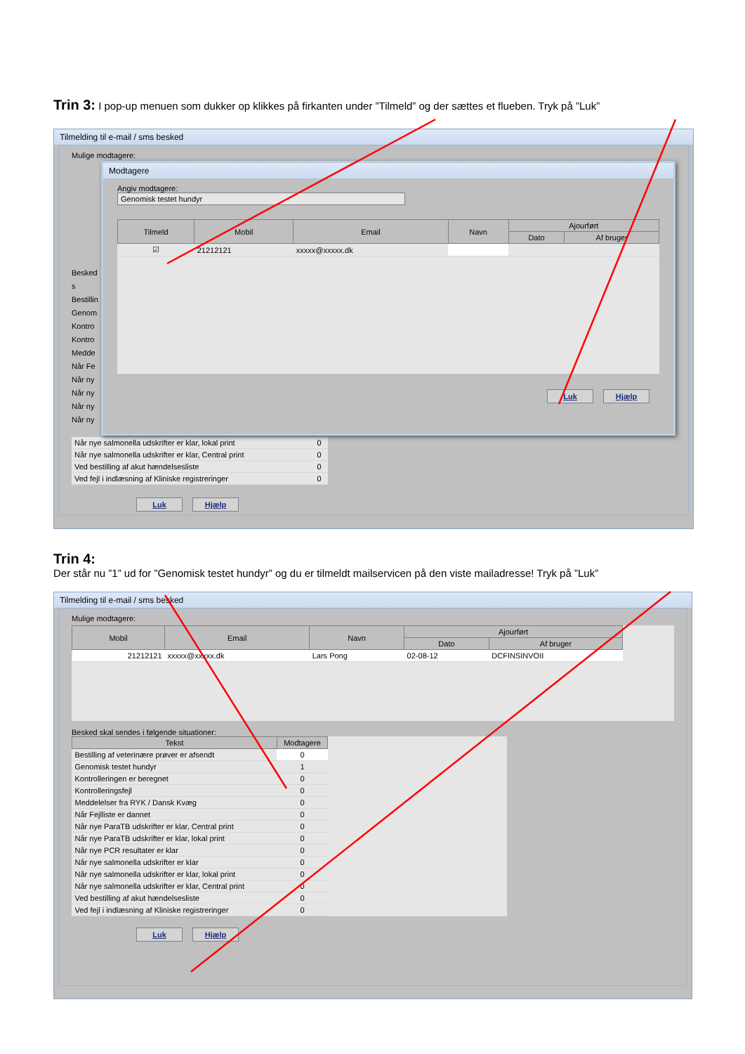Trin 3: I pop-up menuen som dukker op klikkes på firkanten under ”Tilmeld” og der sættes et flueben. Tryk på ”Luk”
Tilmelding til e-mail / sms besked
Mulige modtagere:
Besked s
Bestillin
Genom
Kontro
Kontro
Medde
Når Fe
Når ny
Når ny
Når ny
Når ny
Modtagere
Angiv modtagere:
Genomisk testet hundyr
| Tilmeld | Mobil | Email | Navn | Ajourført | |
| --- | --- | --- | --- | --- | --- |
| | | | | Dato | Af bruger |
| ☑ | 21212121 | xxxxx@xxxxx.dk | | | |
Luk Hjælp
| Når nye salmonella udskrifter er klar, lokal print | 0 |
| Når nye salmonella udskrifter er klar, Central print | 0 |
| Ved bestilling af akut hændelsesliste | 0 |
| Ved fejl i indlæsning af Kliniske registreringer | 0 |
Luk Hjælp
Trin 4:
Der står nu ”1” ud for ”Genomisk testet hundyr” og du er tilmeldt mailservicen på den viste mailadresse! Tryk på ”Luk”
Tilmelding til e-mail / sms besked
Mulige modtagere:
| Mobil | Email | Navn | Ajourført | |
| --- | --- | --- | --- | --- |
| | | | Dato | Af bruger |
| 21212121 | xxxxx@xxxxx.dk | Lars Pong | 02-08-12 | DCFINSINVOII |
Besked skal sendes i følgende situationer:
| Tekst | Modtagere |
| --- | --- |
| Bestilling af veterinære prøver er afsendt | 0 |
| Genomisk testet hundyr | 1 |
| Kontrolleringen er beregnet | 0 |
| Kontrolleringsfejl | 0 |
| Meddelelser fra RYK / Dansk Kvæg | 0 |
| Når Fejlliste er dannet | 0 |
| Når nye ParaTB udskrifter er klar, Central print | 0 |
| Når nye ParaTB udskrifter er klar, lokal print | 0 |
| Når nye PCR resultater er klar | 0 |
| Når nye salmonella udskrifter er klar | 0 |
| Når nye salmonella udskrifter er klar, lokal print | 0 |
| Når nye salmonella udskrifter er klar, Central print | 0 |
| Ved bestilling af akut hændelsesliste | 0 |
| Ved fejl i indlæsning af Kliniske registreringer | 0 |
Luk Hjælp